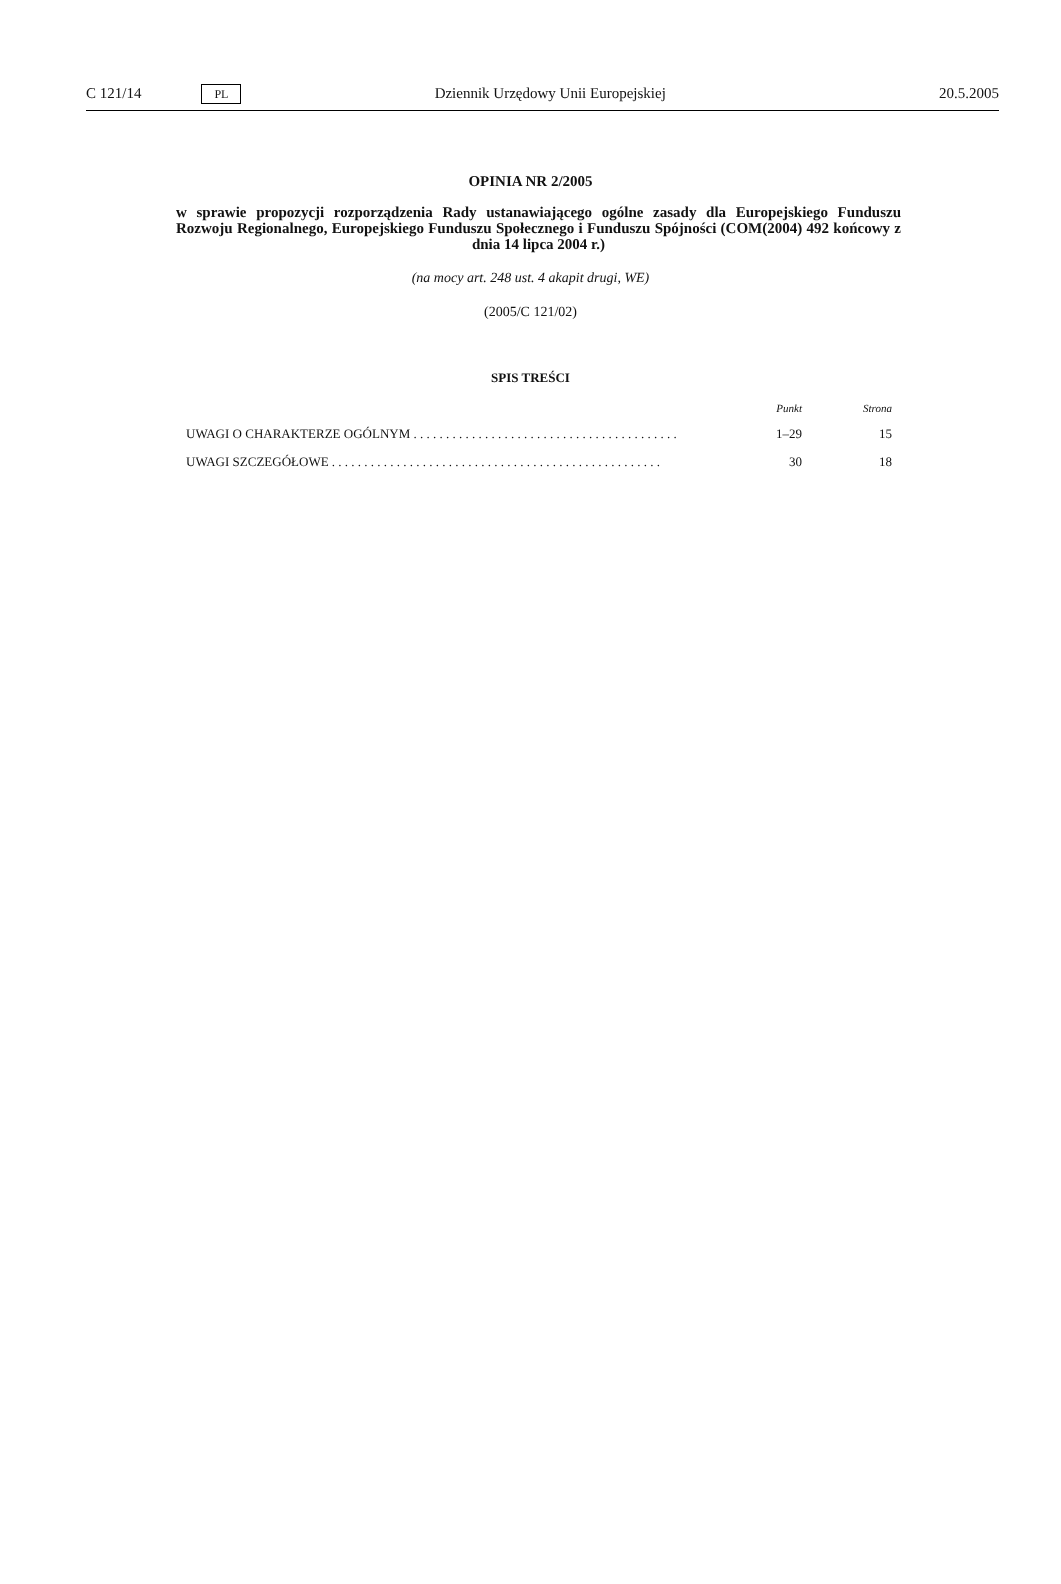C 121/14
PL
Dziennik Urzędowy Unii Europejskiej
20.5.2005
OPINIA NR 2/2005
w sprawie propozycji rozporządzenia Rady ustanawiającego ogólne zasady dla Europejskiego Funduszu Rozwoju Regionalnego, Europejskiego Funduszu Społecznego i Funduszu Spójności (COM(2004) 492 końcowy z dnia 14 lipca 2004 r.)
(na mocy art. 248 ust. 4 akapit drugi, WE)
(2005/C 121/02)
SPIS TREŚCI
| | Punkt | Strona |
| --- | --- | --- |
| UWAGI O CHARAKTERZE OGÓLNYM . . . . . . . . . . . . . . . . . . . . . . . . . . . . . . . . . . . . . . . . . | 1–29 | 15 |
| UWAGI SZCZEGÓŁOWE . . . . . . . . . . . . . . . . . . . . . . . . . . . . . . . . . . . . . . . . . . . . . . . . . . . | 30 | 18 |